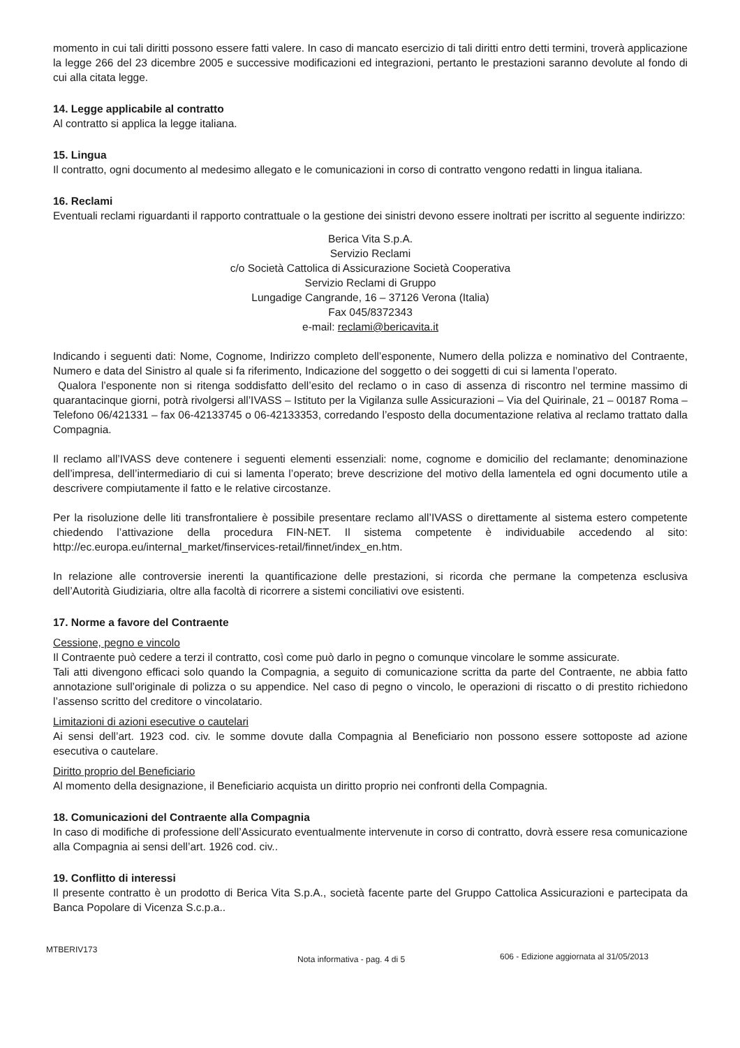momento in cui tali diritti possono essere fatti valere. In caso di mancato esercizio di tali diritti entro detti termini, troverà applicazione la legge 266 del 23 dicembre 2005 e successive modificazioni ed integrazioni, pertanto le prestazioni saranno devolute al fondo di cui alla citata legge.
14. Legge applicabile al contratto
Al contratto si applica la legge italiana.
15. Lingua
Il contratto, ogni documento al medesimo allegato e le comunicazioni in corso di contratto vengono redatti in lingua italiana.
16. Reclami
Eventuali reclami riguardanti il rapporto contrattuale o la gestione dei sinistri devono essere inoltrati per iscritto al seguente indirizzo:
Berica Vita S.p.A.
Servizio Reclami
c/o Società Cattolica di Assicurazione Società Cooperativa
Servizio Reclami di Gruppo
Lungadige Cangrande, 16 – 37126 Verona (Italia)
Fax 045/8372343
e-mail: reclami@bericavita.it
Indicando i seguenti dati: Nome, Cognome, Indirizzo completo dell’esponente, Numero della polizza e nominativo del Contraente, Numero e data del Sinistro al quale si fa riferimento, Indicazione del soggetto o dei soggetti di cui si lamenta l’operato.
Qualora l’esponente non si ritenga soddisfatto dell’esito del reclamo o in caso di assenza di riscontro nel termine massimo di quarantacinque giorni, potrà rivolgersi all’IVASS – Istituto per la Vigilanza sulle Assicurazioni – Via del Quirinale, 21 – 00187 Roma – Telefono 06/421331 – fax 06-42133745 o 06-42133353, corredando l’esposto della documentazione relativa al reclamo trattato dalla Compagnia.
Il reclamo all’IVASS deve contenere i seguenti elementi essenziali: nome, cognome e domicilio del reclamante; denominazione dell’impresa, dell’intermediario di cui si lamenta l’operato; breve descrizione del motivo della lamentela ed ogni documento utile a descrivere compiutamente il fatto e le relative circostanze.
Per la risoluzione delle liti transfrontaliere è possibile presentare reclamo all’IVASS o direttamente al sistema estero competente chiedendo l’attivazione della procedura FIN-NET. Il sistema competente è individuabile accedendo al sito: http://ec.europa.eu/internal_market/finservices-retail/finnet/index_en.htm.
In relazione alle controversie inerenti la quantificazione delle prestazioni, si ricorda che permane la competenza esclusiva dell’Autorità Giudiziaria, oltre alla facoltà di ricorrere a sistemi conciliativi ove esistenti.
17. Norme a favore del Contraente
Cessione, pegno e vincolo
Il Contraente può cedere a terzi il contratto, così come può darlo in pegno o comunque vincolare le somme assicurate.
Tali atti divengono efficaci solo quando la Compagnia, a seguito di comunicazione scritta da parte del Contraente, ne abbia fatto annotazione sull’originale di polizza o su appendice. Nel caso di pegno o vincolo, le operazioni di riscatto o di prestito richiedono l’assenso scritto del creditore o vincolatario.
Limitazioni di azioni esecutive o cautelari
Ai sensi dell’art. 1923 cod. civ. le somme dovute dalla Compagnia al Beneficiario non possono essere sottoposte ad azione esecutiva o cautelare.
Diritto proprio del Beneficiario
Al momento della designazione, il Beneficiario acquista un diritto proprio nei confronti della Compagnia.
18. Comunicazioni del Contraente alla Compagnia
In caso di modifiche di professione dell’Assicurato eventualmente intervenute in corso di contratto, dovrà essere resa comunicazione alla Compagnia ai sensi dell’art. 1926 cod. civ..
19. Conflitto di interessi
Il presente contratto è un prodotto di Berica Vita S.p.A., società facente parte del Gruppo Cattolica Assicurazioni e partecipata da Banca Popolare di Vicenza S.c.p.a..
MTBERIV173 Nota informativa - pag. 4 di 5 606 - Edizione aggiornata al 31/05/2013